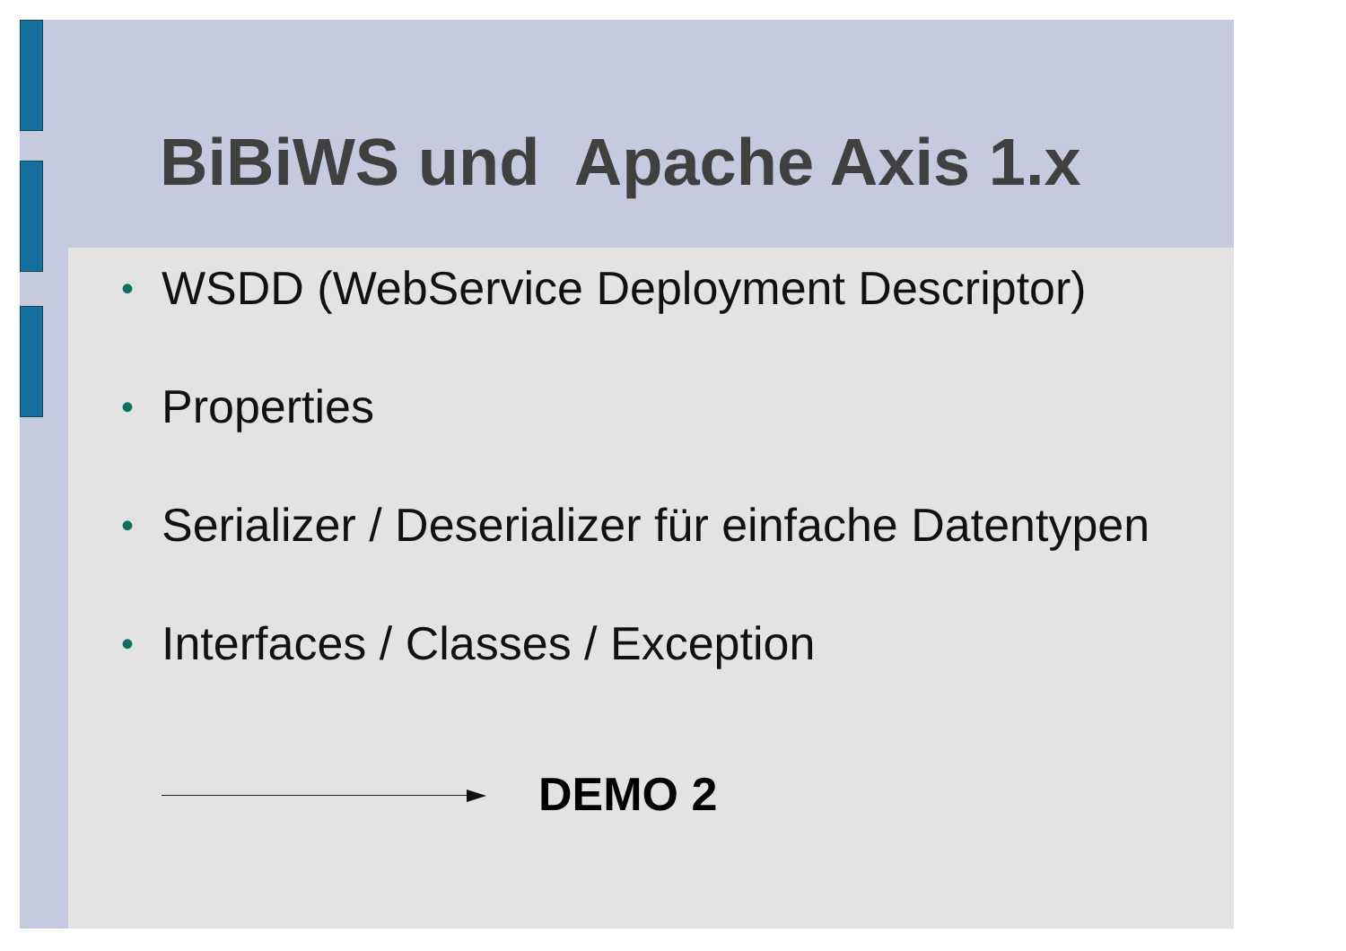BiBiWS und Apache Axis 1.x
• WSDD (WebService Deployment Descriptor)
• Properties
• Serializer / Deserializer für einfache Datentypen
• Interfaces / Classes / Exception
DEMO 2